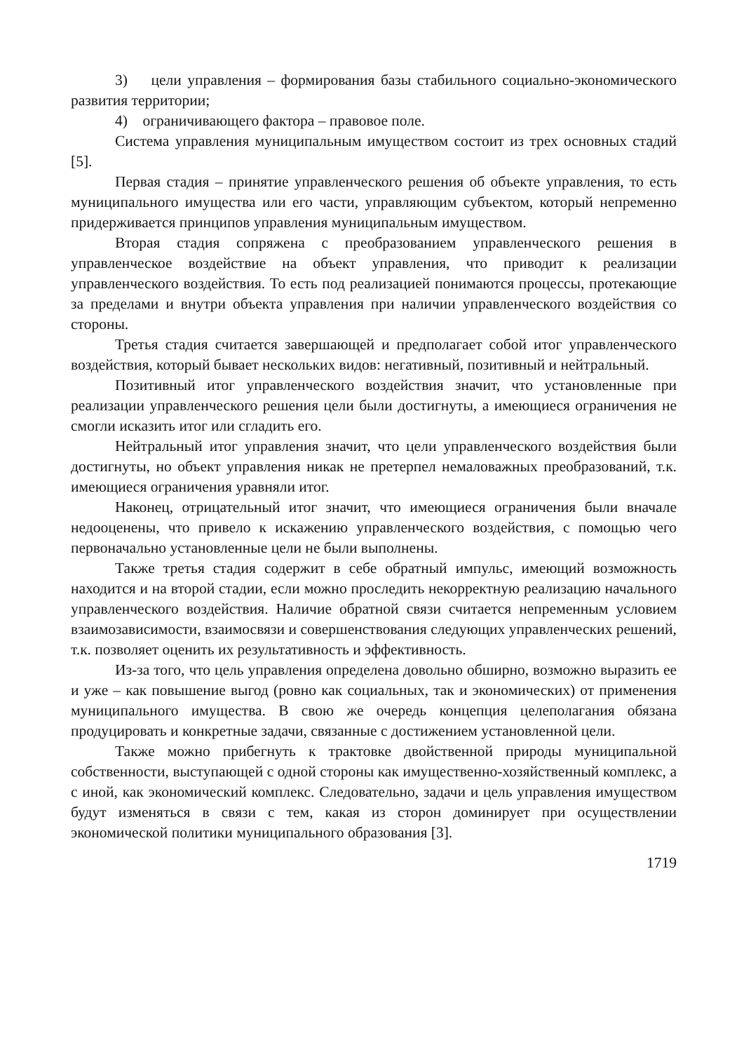3) цели управления – формирования базы стабильного социально-экономического развития территории;
4) ограничивающего фактора – правовое поле.
Система управления муниципальным имуществом состоит из трех основных стадий [5].
Первая стадия – принятие управленческого решения об объекте управления, то есть муниципального имущества или его части, управляющим субъектом, который непременно придерживается принципов управления муниципальным имуществом.
Вторая стадия сопряжена с преобразованием управленческого решения в управленческое воздействие на объект управления, что приводит к реализации управленческого воздействия. То есть под реализацией понимаются процессы, протекающие за пределами и внутри объекта управления при наличии управленческого воздействия со стороны.
Третья стадия считается завершающей и предполагает собой итог управленческого воздействия, который бывает нескольких видов: негативный, позитивный и нейтральный.
Позитивный итог управленческого воздействия значит, что установленные при реализации управленческого решения цели были достигнуты, а имеющиеся ограничения не смогли исказить итог или сгладить его.
Нейтральный итог управления значит, что цели управленческого воздействия были достигнуты, но объект управления никак не претерпел немаловажных преобразований, т.к. имеющиеся ограничения уравняли итог.
Наконец, отрицательный итог значит, что имеющиеся ограничения были вначале недооценены, что привело к искажению управленческого воздействия, с помощью чего первоначально установленные цели не были выполнены.
Также третья стадия содержит в себе обратный импульс, имеющий возможность находится и на второй стадии, если можно проследить некорректную реализацию начального управленческого воздействия. Наличие обратной связи считается непременным условием взаимозависимости, взаимосвязи и совершенствования следующих управленческих решений, т.к. позволяет оценить их результативность и эффективность.
Из-за того, что цель управления определена довольно обширно, возможно выразить ее и уже – как повышение выгод (ровно как социальных, так и экономических) от применения муниципального имущества. В свою же очередь концепция целеполагания обязана продуцировать и конкретные задачи, связанные с достижением установленной цели.
Также можно прибегнуть к трактовке двойственной природы муниципальной собственности, выступающей с одной стороны как имущественно-хозяйственный комплекс, а с иной, как экономический комплекс. Следовательно, задачи и цель управления имуществом будут изменяться в связи с тем, какая из сторон доминирует при осуществлении экономической политики муниципального образования [3].
1719